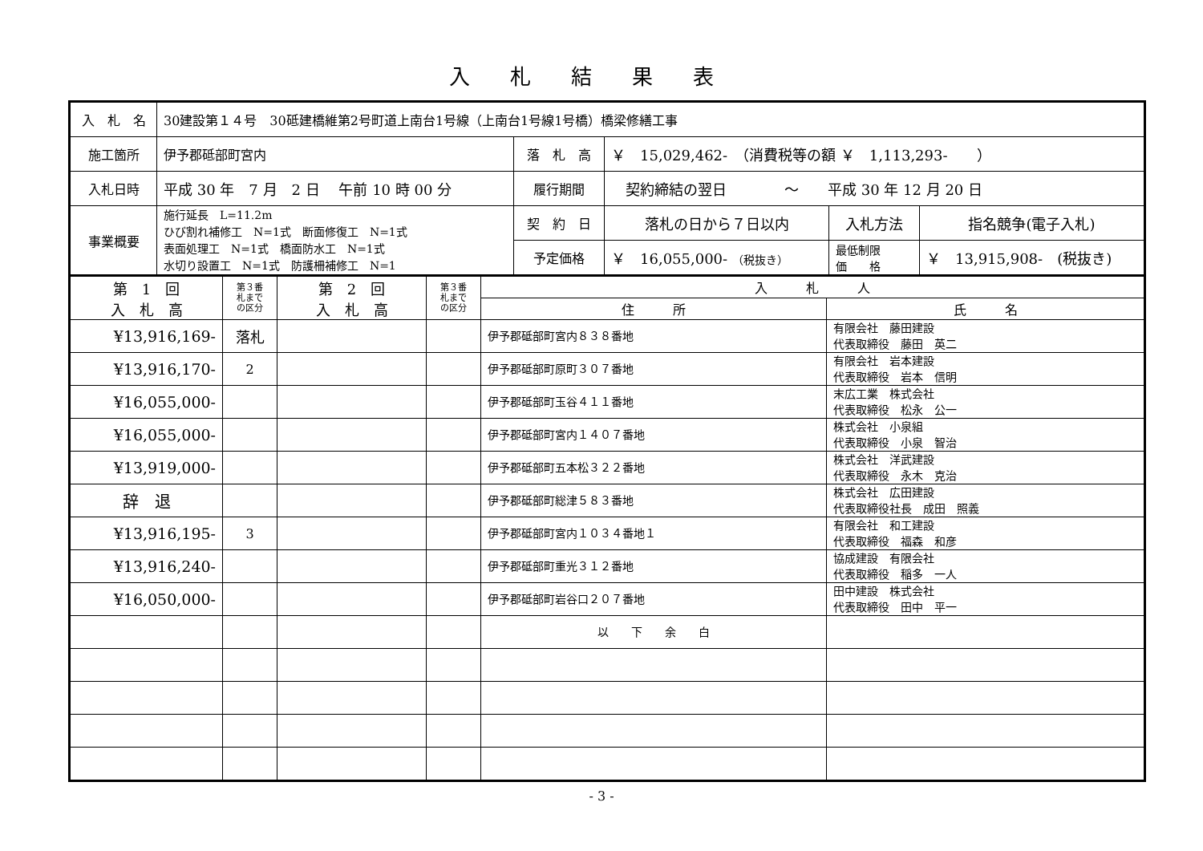入札結果表
| 入 札 名 | 30建設第１４号 30砥建橋維第2号町道上南台1号線（上南台1号線1号橋）橋梁修繕工事 | | | | |
| 施工箇所 | 伊予郡砥部町宮内 | 落 札 高 | ￥ 15,029,462- （消費税等の額 ￥ 1,113,293- ） | | |
| 入札日時 | 平成 30 年 7 月 2 日 午前 10 時 00 分 | 履行期間 | 契約締結の翌日 ～ 平成 30 年 12 月 20 日 | | |
| 事業概要 | 施行延長 L=11.2m ひび割れ補修工 N=1式 断面修復工 N=1式 表面処理工 N=1式 橋面防水工 N=1式 水切り設置工 N=1式 防護柵補修工 N=1 | 契 約 日 | 落札の日から７日以内 | 入札方法 | 指名競争(電子入札) |
| | | 予定価格 | ￥ 16,055,000- （税抜き） | 最低制限 価 格 | ￥ 13,915,908- (税抜き) |
| 第 1 回 入 札 高 | 第３番 札まで の区分 | 第 2 回 入 札 高 | 第３番 札まで の区分 | 入 札 人 | |
| --- | --- | --- | --- | --- | --- |
| | | | | 住 所 | 氏 名 |
| ¥13,916,169- | 落札 | | | 伊予郡砥部町宮内８３８番地 | 有限会社 藤田建設 代表取締役 藤田 英二 |
| ¥13,916,170- | 2 | | | 伊予郡砥部町原町３０７番地 | 有限会社 岩本建設 代表取締役 岩本 信明 |
| ¥16,055,000- | | | | 伊予郡砥部町玉谷４１１番地 | 末広工業 株式会社 代表取締役 松永 公一 |
| ¥16,055,000- | | | | 伊予郡砥部町宮内１４０７番地 | 株式会社 小泉組 代表取締役 小泉 智治 |
| ¥13,919,000- | | | | 伊予郡砥部町五本松３２２番地 | 株式会社 洋武建設 代表取締役 永木 克治 |
| 辞 退 | | | | 伊予郡砥部町総津５８３番地 | 株式会社 広田建設 代表取締役社長 成田 照義 |
| ¥13,916,195- | 3 | | | 伊予郡砥部町宮内１０３４番地１ | 有限会社 和工建設 代表取締役 福森 和彦 |
| ¥13,916,240- | | | | 伊予郡砥部町重光３１２番地 | 協成建設 有限会社 代表取締役 稲多 一人 |
| ¥16,050,000- | | | | 伊予郡砥部町岩谷口２０７番地 | 田中建設 株式会社 代表取締役 田中 平一 |
| | | | | 以 下 余 白 | |
- 3 -